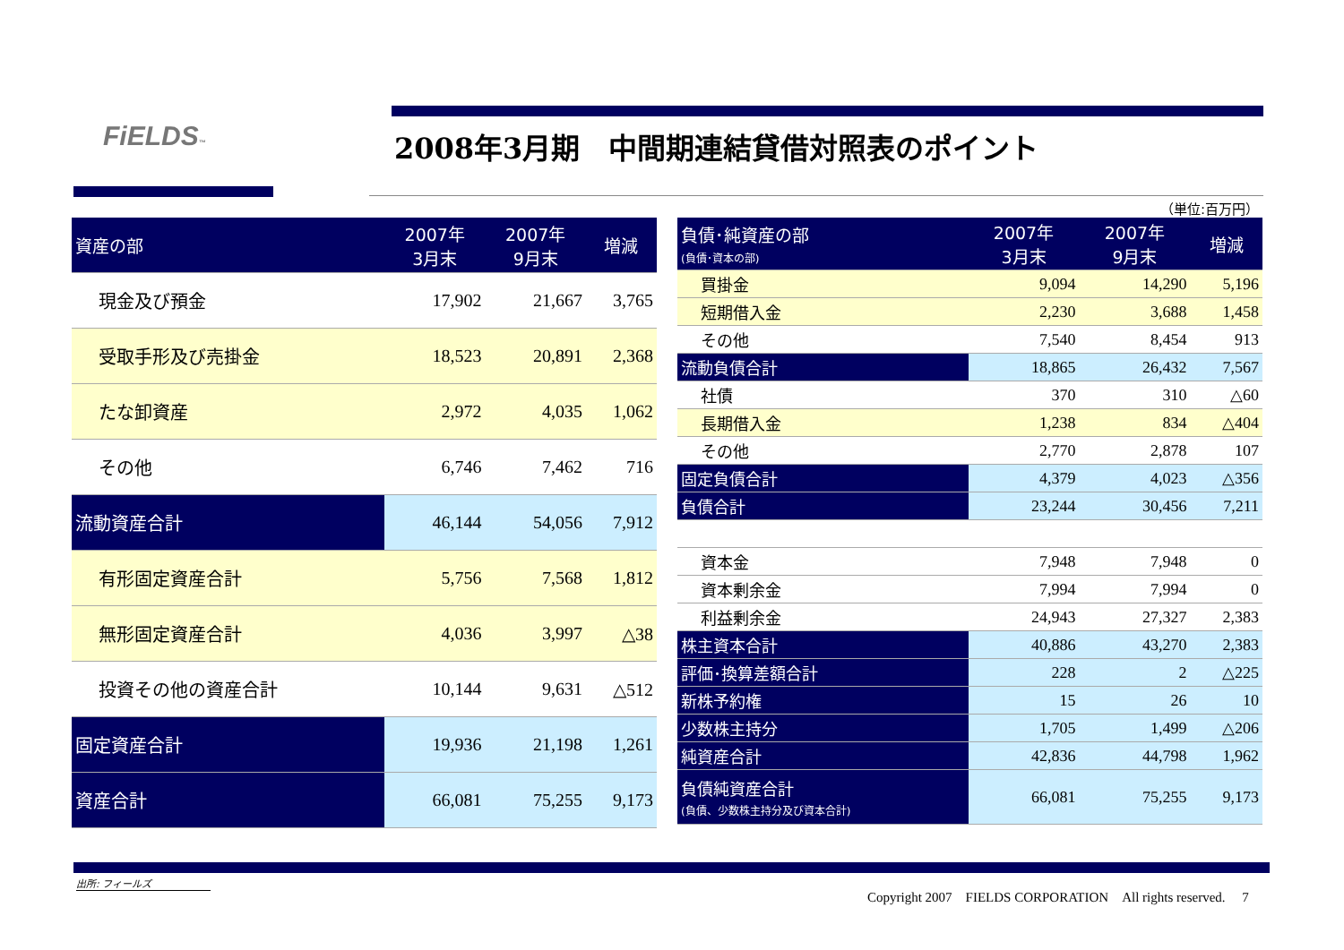FiELDS™
2008年3月期　中間期連結貸借対照表のポイント
（単位:百万円）
| 資産の部 | 2007年 3月末 | 2007年 9月末 | 増減 |
| --- | --- | --- | --- |
| 現金及び預金 | 17,902 | 21,667 | 3,765 |
| 受取手形及び売掛金 | 18,523 | 20,891 | 2,368 |
| たな卸資産 | 2,972 | 4,035 | 1,062 |
| その他 | 6,746 | 7,462 | 716 |
| 流動資産合計 | 46,144 | 54,056 | 7,912 |
| 有形固定資産合計 | 5,756 | 7,568 | 1,812 |
| 無形固定資産合計 | 4,036 | 3,997 | △38 |
| 投資その他の資産合計 | 10,144 | 9,631 | △512 |
| 固定資産合計 | 19,936 | 21,198 | 1,261 |
| 資産合計 | 66,081 | 75,255 | 9,173 |
| 負債･純資産の部 (負債･資本の部) | 2007年 3月末 | 2007年 9月末 | 増減 |
| --- | --- | --- | --- |
| 買掛金 | 9,094 | 14,290 | 5,196 |
| 短期借入金 | 2,230 | 3,688 | 1,458 |
| その他 | 7,540 | 8,454 | 913 |
| 流動負債合計 | 18,865 | 26,432 | 7,567 |
| 社債 | 370 | 310 | △60 |
| 長期借入金 | 1,238 | 834 | △404 |
| その他 | 2,770 | 2,878 | 107 |
| 固定負債合計 | 4,379 | 4,023 | △356 |
| 負債合計 | 23,244 | 30,456 | 7,211 |
| 資本金 | 7,948 | 7,948 | 0 |
| 資本剰余金 | 7,994 | 7,994 | 0 |
| 利益剰余金 | 24,943 | 27,327 | 2,383 |
| 株主資本合計 | 40,886 | 43,270 | 2,383 |
| 評価･換算差額合計 | 228 | 2 | △225 |
| 新株予約権 | 15 | 26 | 10 |
| 少数株主持分 | 1,705 | 1,499 | △206 |
| 純資産合計 | 42,836 | 44,798 | 1,962 |
| 負債純資産合計 (負債、少数株主持分及び資本合計) | 66,081 | 75,255 | 9,173 |
出所: フィールズ
Copyright 2007　FIELDS CORPORATION　All rights reserved.　 7